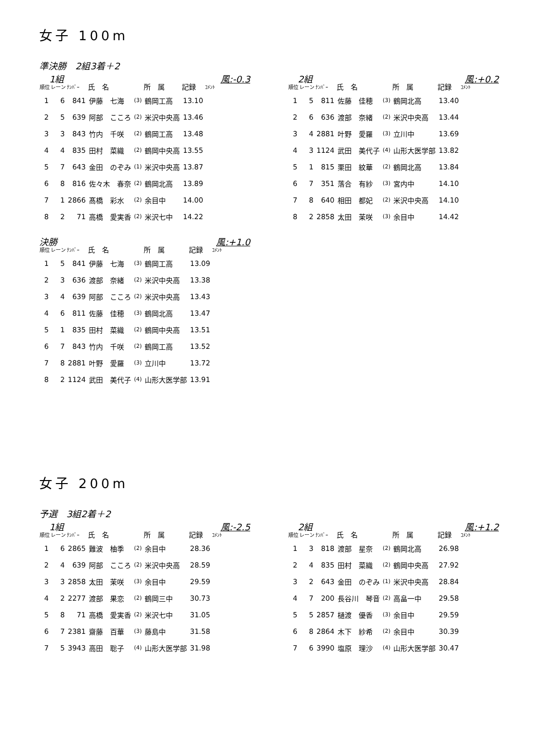女子 100m
準決勝　2組3着＋2
1組 風:-0.3
| 順位 | レーン | ﾅﾝﾊﾞｰ | 氏 名 | | 所 属 | 記録 | ｺﾒﾝﾄ |
| --- | --- | --- | --- | --- | --- | --- | --- |
| 1 | 6 | 841 | 伊藤 七海 | (3) | 鶴岡工高 | 13.10 | |
| 2 | 5 | 639 | 阿部 こころ | (2) | 米沢中央高 | 13.46 | |
| 3 | 3 | 843 | 竹内 千咲 | (2) | 鶴岡工高 | 13.48 | |
| 4 | 4 | 835 | 田村 菜織 | (2) | 鶴岡中央高 | 13.55 | |
| 5 | 7 | 643 | 金田 のぞみ | (1) | 米沢中央高 | 13.87 | |
| 6 | 8 | 816 | 佐々木 春奈 | (2) | 鶴岡北高 | 13.89 | |
| 7 | 1 | 2866 | 髙橋 彩水 | (2) | 余目中 | 14.00 | |
| 8 | 2 | 71 | 高橋 愛実香 | (2) | 米沢七中 | 14.22 | |
2組 風:+0.2
| 順位 | レーン | ﾅﾝﾊﾞｰ | 氏 名 | | 所 属 | 記録 | ｺﾒﾝﾄ |
| --- | --- | --- | --- | --- | --- | --- | --- |
| 1 | 5 | 811 | 佐藤 佳穂 | (3) | 鶴岡北高 | 13.40 | |
| 2 | 6 | 636 | 渡部 奈緒 | (2) | 米沢中央高 | 13.44 | |
| 3 | 4 | 2881 | 叶野 愛羅 | (3) | 立川中 | 13.69 | |
| 4 | 3 | 1124 | 武田 美代子 | (4) | 山形大医学部 | 13.82 | |
| 5 | 1 | 815 | 栗田 紋華 | (2) | 鶴岡北高 | 13.84 | |
| 6 | 7 | 351 | 落合 有紗 | (3) | 宮内中 | 14.10 | |
| 7 | 8 | 640 | 相田 都妃 | (2) | 米沢中央高 | 14.10 | |
| 8 | 2 | 2858 | 太田 茉咲 | (3) | 余目中 | 14.42 | |
決勝 風:+1.0
| 順位 | レーン | ﾅﾝﾊﾞｰ | 氏 名 | | 所 属 | 記録 | ｺﾒﾝﾄ |
| --- | --- | --- | --- | --- | --- | --- | --- |
| 1 | 5 | 841 | 伊藤 七海 | (3) | 鶴岡工高 | 13.09 | |
| 2 | 3 | 636 | 渡部 奈緒 | (2) | 米沢中央高 | 13.38 | |
| 3 | 4 | 639 | 阿部 こころ | (2) | 米沢中央高 | 13.43 | |
| 4 | 6 | 811 | 佐藤 佳穂 | (3) | 鶴岡北高 | 13.47 | |
| 5 | 1 | 835 | 田村 菜織 | (2) | 鶴岡中央高 | 13.51 | |
| 6 | 7 | 843 | 竹内 千咲 | (2) | 鶴岡工高 | 13.52 | |
| 7 | 8 | 2881 | 叶野 愛羅 | (3) | 立川中 | 13.72 | |
| 8 | 2 | 1124 | 武田 美代子 | (4) | 山形大医学部 | 13.91 | |
女子 200m
予選　3組2着＋2
1組 風:-2.5
| 順位 | レーン | ﾅﾝﾊﾞｰ | 氏 名 | | 所 属 | 記録 | ｺﾒﾝﾄ |
| --- | --- | --- | --- | --- | --- | --- | --- |
| 1 | 6 | 2865 | 難波 柚季 | (2) | 余目中 | 28.36 | |
| 2 | 4 | 639 | 阿部 こころ | (2) | 米沢中央高 | 28.59 | |
| 3 | 3 | 2858 | 太田 茉咲 | (3) | 余目中 | 29.59 | |
| 4 | 2 | 2277 | 渡部 果恋 | (2) | 鶴岡三中 | 30.73 | |
| 5 | 8 | 71 | 高橋 愛実香 | (2) | 米沢七中 | 31.05 | |
| 6 | 7 | 2381 | 齋藤 百華 | (3) | 藤島中 | 31.58 | |
| 7 | 5 | 3943 | 高田 聡子 | (4) | 山形大医学部 | 31.98 | |
2組 風:+1.2
| 順位 | レーン | ﾅﾝﾊﾞｰ | 氏 名 | | 所 属 | 記録 | ｺﾒﾝﾄ |
| --- | --- | --- | --- | --- | --- | --- | --- |
| 1 | 3 | 818 | 渡部 星奈 | (2) | 鶴岡北高 | 26.98 | |
| 2 | 4 | 835 | 田村 菜織 | (2) | 鶴岡中央高 | 27.92 | |
| 3 | 2 | 643 | 金田 のぞみ | (1) | 米沢中央高 | 28.84 | |
| 4 | 7 | 200 | 長谷川 琴音 | (2) | 高畠一中 | 29.58 | |
| 5 | 5 | 2857 | 樋渡 優香 | (3) | 余目中 | 29.59 | |
| 6 | 8 | 2864 | 木下 紗希 | (2) | 余目中 | 30.39 | |
| 7 | 6 | 3990 | 塩原 理沙 | (4) | 山形大医学部 | 30.47 | |